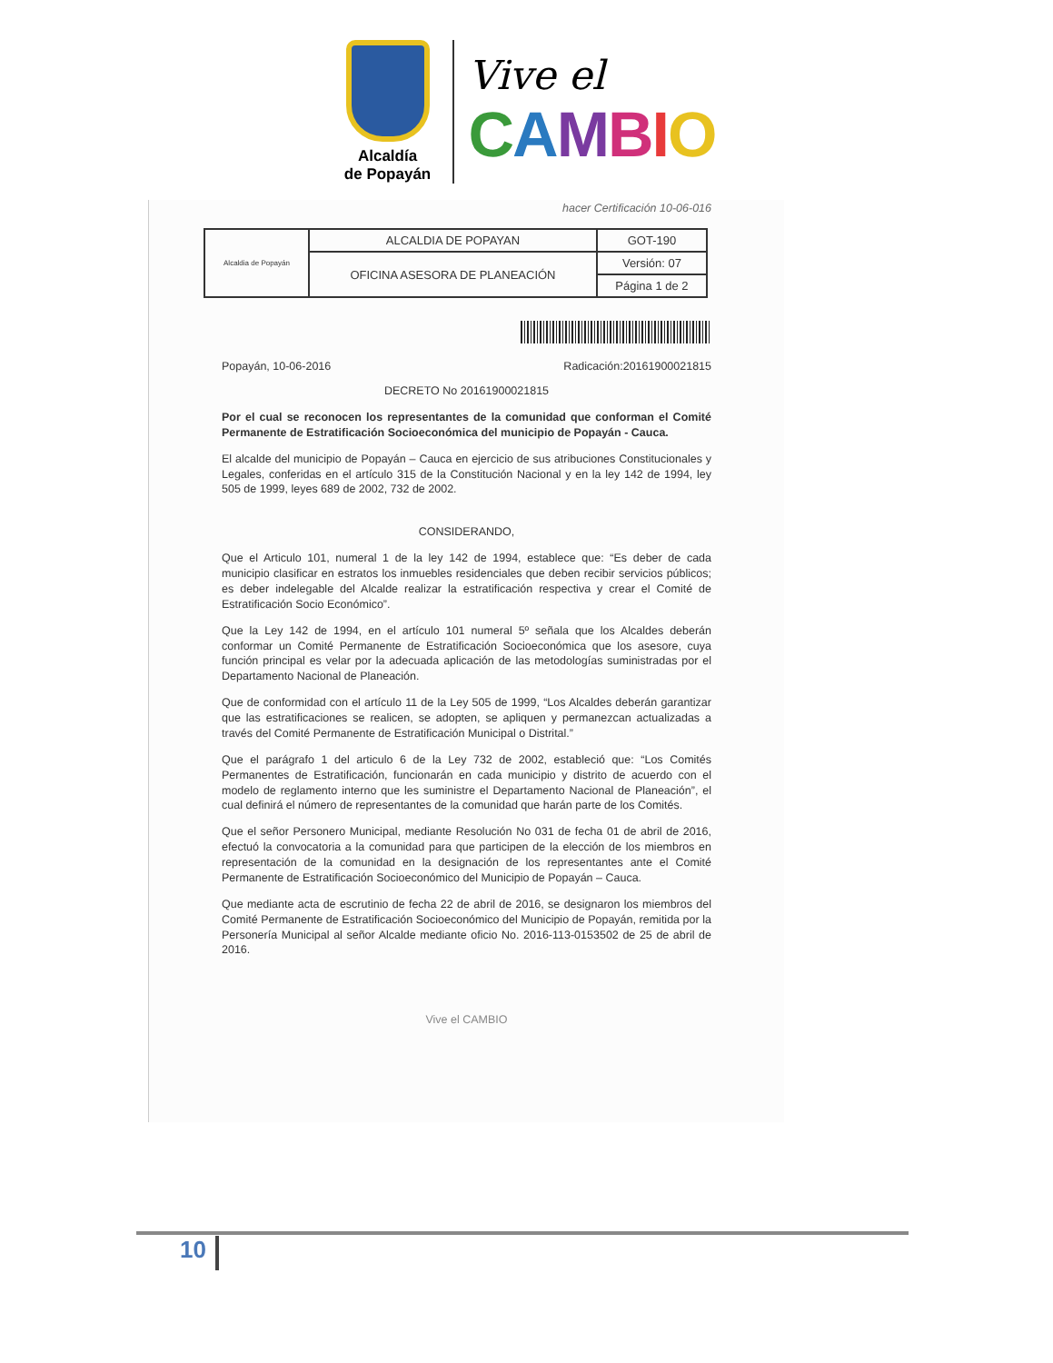Alcaldía
de Popayán
Vive el
CAMBIO
hacer Certificación 10-06-016
| Alcaldia de Popayán | ALCALDIA DE POPAYAN | GOT-190 |
| | OFICINA ASESORA DE PLANEACIÓN | Versión: 07 |
| | | Página 1 de 2 |
Popayán, 10-06-2016 Radicación:20161900021815
DECRETO No 20161900021815
Por el cual se reconocen los representantes de la comunidad que conforman el Comité Permanente de Estratificación Socioeconómica del municipio de Popayán - Cauca.
El alcalde del municipio de Popayán – Cauca en ejercicio de sus atribuciones Constitucionales y Legales, conferidas en el artículo 315 de la Constitución Nacional y en la ley 142 de 1994, ley 505 de 1999, leyes 689 de 2002, 732 de 2002.
CONSIDERANDO,
Que el Articulo 101, numeral 1 de la ley 142 de 1994, establece que: “Es deber de cada municipio clasificar en estratos los inmuebles residenciales que deben recibir servicios públicos; es deber indelegable del Alcalde realizar la estratificación respectiva y crear el Comité de Estratificación Socio Económico”.
Que la Ley 142 de 1994, en el artículo 101 numeral 5º señala que los Alcaldes deberán conformar un Comité Permanente de Estratificación Socioeconómica que los asesore, cuya función principal es velar por la adecuada aplicación de las metodologías suministradas por el Departamento Nacional de Planeación.
Que de conformidad con el artículo 11 de la Ley 505 de 1999, “Los Alcaldes deberán garantizar que las estratificaciones se realicen, se adopten, se apliquen y permanezcan actualizadas a través del Comité Permanente de Estratificación Municipal o Distrital.”
Que el parágrafo 1 del articulo 6 de la Ley 732 de 2002, estableció que: “Los Comités Permanentes de Estratificación, funcionarán en cada municipio y distrito de acuerdo con el modelo de reglamento interno que les suministre el Departamento Nacional de Planeación”, el cual definirá el número de representantes de la comunidad que harán parte de los Comités.
Que el señor Personero Municipal, mediante Resolución No 031 de fecha 01 de abril de 2016, efectuó la convocatoria a la comunidad para que participen de la elección de los miembros en representación de la comunidad en la designación de los representantes ante el Comité Permanente de Estratificación Socioeconómico del Municipio de Popayán – Cauca.
Que mediante acta de escrutinio de fecha 22 de abril de 2016, se designaron los miembros del Comité Permanente de Estratificación Socioeconómico del Municipio de Popayán, remitida por la Personería Municipal al señor Alcalde mediante oficio No. 2016-113-0153502 de 25 de abril de 2016.
Vive el CAMBIO
10